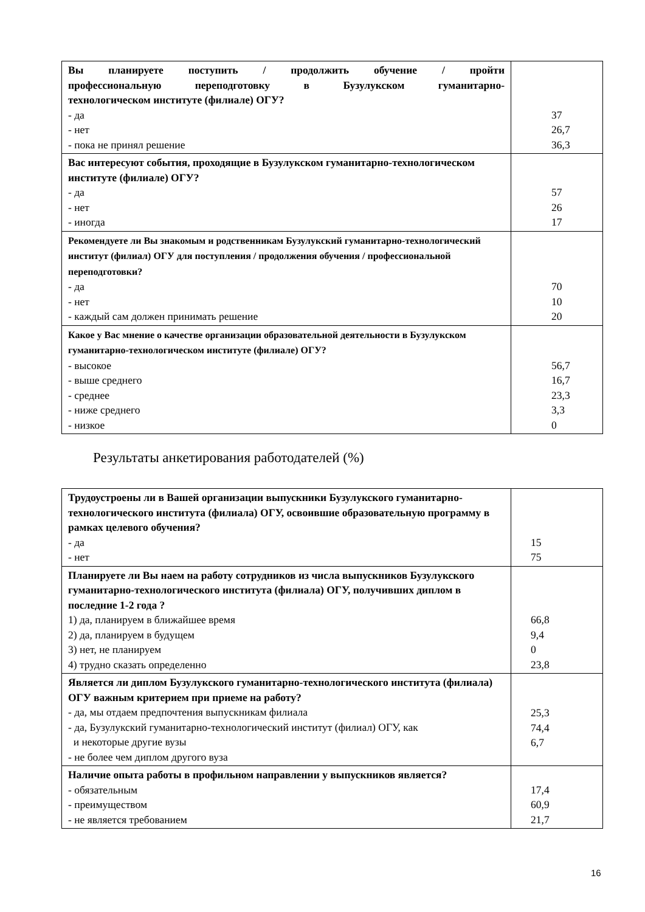| Вы планируете поступить / продолжить обучение / пройти профессиональную переподготовку в Бузулукском гуманитарно- технологическом институте (филиале) ОГУ? - да - нет - пока не принял решение | 37 26,7 36,3 |
| Вас интересуют события, проходящие в Бузулукском гуманитарно-технологическом институте (филиале) ОГУ? - да - нет - иногда | 57 26 17 |
| Рекомендуете ли Вы знакомым и родственникам Бузулукский гуманитарно-технологический институт (филиал) ОГУ для поступления / продолжения обучения / профессиональной переподготовки? - да - нет - каждый сам должен принимать решение | 70 10 20 |
| Какое у Вас мнение о качестве организации образовательной деятельности в Бузулукском гуманитарно-технологическом институте (филиале) ОГУ? - высокое - выше среднего - среднее - ниже среднего - низкое | 56,7 16,7 23,3 3,3 0 |
Результаты анкетирования работодателей (%)
| Трудоустроены ли в Вашей организации выпускники Бузулукского гуманитарно-технологического института (филиала) ОГУ, освоившие образовательную программу в рамках целевого обучения? - да - нет | 15 75 |
| Планируете ли Вы наем на работу сотрудников из числа выпускников Бузулукского гуманитарно-технологического института (филиала) ОГУ, получивших диплом в последние 1-2 года ? 1) да, планируем в ближайшее время 2) да, планируем в будущем 3) нет, не планируем 4) трудно сказать определенно | 66,8 9,4 0 23,8 |
| Является ли диплом Бузулукского гуманитарно-технологического института (филиала) ОГУ важным критерием при приеме на работу? - да, мы отдаем предпочтения выпускникам филиала - да, Бузулукский гуманитарно-технологический институт (филиал) ОГУ, как и некоторые другие вузы - не более чем диплом другого вуза | 25,3 74,4 6,7 |
| Наличие опыта работы в профильном направлении у выпускников является? - обязательным - преимуществом - не является требованием | 17,4 60,9 21,7 |
16